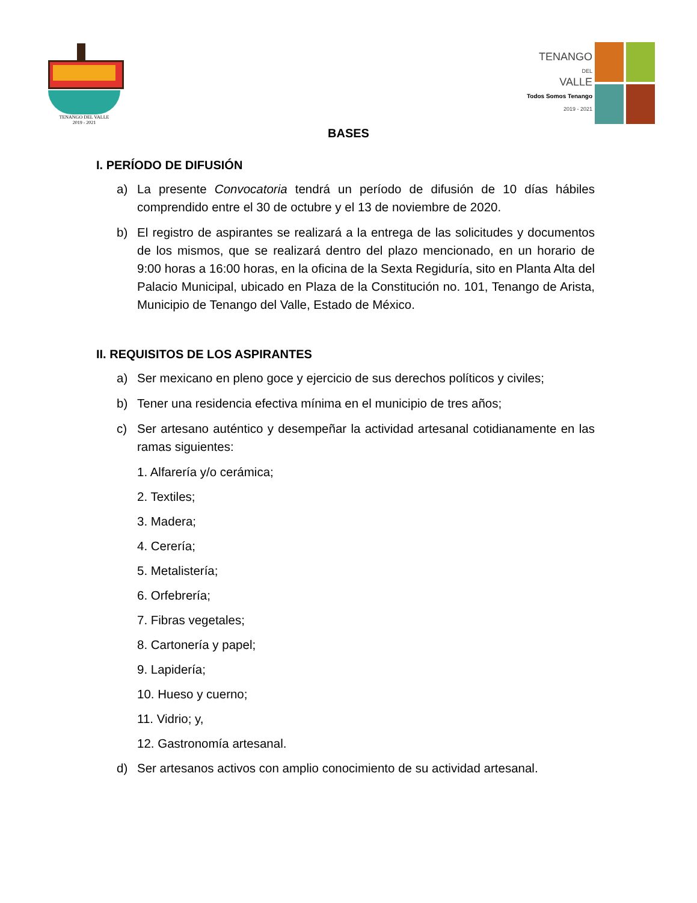TENANGO DEL VALLE
2019 - 2021
TENANGO
DEL
VALLE
Todos Somos Tenango
2019 - 2021
BASES
I. PERÍODO DE DIFUSIÓN
a) La presente Convocatoria tendrá un período de difusión de 10 días hábiles comprendido entre el 30 de octubre y el 13 de noviembre de 2020.
b) El registro de aspirantes se realizará a la entrega de las solicitudes y documentos de los mismos, que se realizará dentro del plazo mencionado, en un horario de 9:00 horas a 16:00 horas, en la oficina de la Sexta Regiduría, sito en Planta Alta del Palacio Municipal, ubicado en Plaza de la Constitución no. 101, Tenango de Arista, Municipio de Tenango del Valle, Estado de México.
II. REQUISITOS DE LOS ASPIRANTES
a) Ser mexicano en pleno goce y ejercicio de sus derechos políticos y civiles;
b) Tener una residencia efectiva mínima en el municipio de tres años;
c) Ser artesano auténtico y desempeñar la actividad artesanal cotidianamente en las ramas siguientes:
1. Alfarería y/o cerámica;
2. Textiles;
3. Madera;
4. Cerería;
5. Metalistería;
6. Orfebrería;
7. Fibras vegetales;
8. Cartonería y papel;
9. Lapidería;
10. Hueso y cuerno;
11. Vidrio; y,
12. Gastronomía artesanal.
d) Ser artesanos activos con amplio conocimiento de su actividad artesanal.